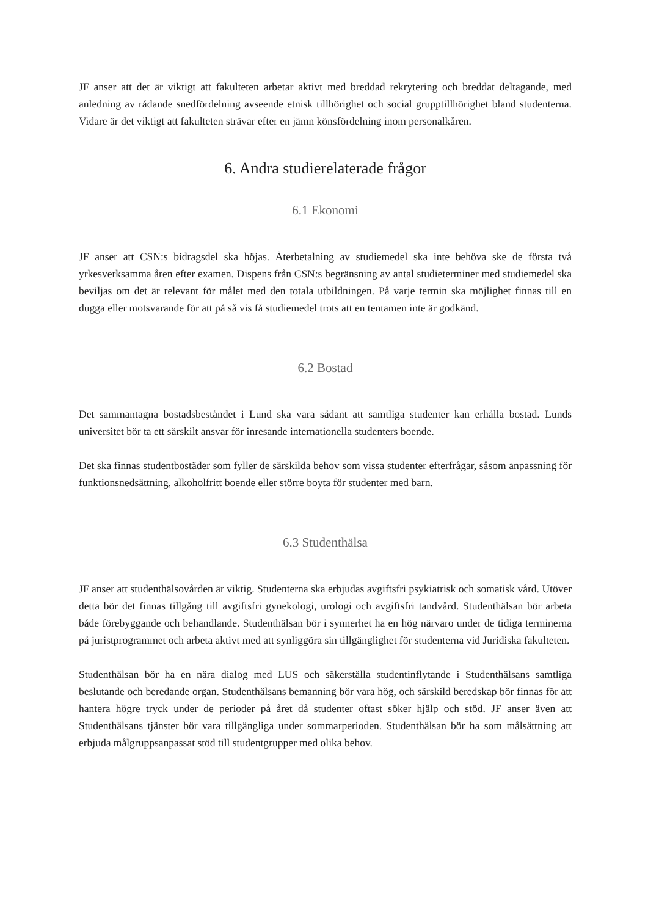JF anser att det är viktigt att fakulteten arbetar aktivt med breddad rekrytering och breddat deltagande, med anledning av rådande snedfördelning avseende etnisk tillhörighet och social grupptillhörighet bland studenterna. Vidare är det viktigt att fakulteten strävar efter en jämn könsfördelning inom personalkåren.
6. Andra studierelaterade frågor
6.1 Ekonomi
JF anser att CSN:s bidragsdel ska höjas. Återbetalning av studiemedel ska inte behöva ske de första två yrkesverksamma åren efter examen. Dispens från CSN:s begränsning av antal studieterminer med studiemedel ska beviljas om det är relevant för målet med den totala utbildningen. På varje termin ska möjlighet finnas till en dugga eller motsvarande för att på så vis få studiemedel trots att en tentamen inte är godkänd.
6.2 Bostad
Det sammantagna bostadsbeståndet i Lund ska vara sådant att samtliga studenter kan erhålla bostad. Lunds universitet bör ta ett särskilt ansvar för inresande internationella studenters boende.
Det ska finnas studentbostäder som fyller de särskilda behov som vissa studenter efterfrågar, såsom anpassning för funktionsnedsättning, alkoholfritt boende eller större boyta för studenter med barn.
6.3 Studenthälsa
JF anser att studenthälsovården är viktig. Studenterna ska erbjudas avgiftsfri psykiatrisk och somatisk vård. Utöver detta bör det finnas tillgång till avgiftsfri gynekologi, urologi och avgiftsfri tandvård. Studenthälsan bör arbeta både förebyggande och behandlande. Studenthälsan bör i synnerhet ha en hög närvaro under de tidiga terminerna på juristprogrammet och arbeta aktivt med att synliggöra sin tillgänglighet för studenterna vid Juridiska fakulteten.
Studenthälsan bör ha en nära dialog med LUS och säkerställa studentinflytande i Studenthälsans samtliga beslutande och beredande organ. Studenthälsans bemanning bör vara hög, och särskild beredskap bör finnas för att hantera högre tryck under de perioder på året då studenter oftast söker hjälp och stöd. JF anser även att Studenthälsans tjänster bör vara tillgängliga under sommarperioden. Studenthälsan bör ha som målsättning att erbjuda målgruppsanpassat stöd till studentgrupper med olika behov.